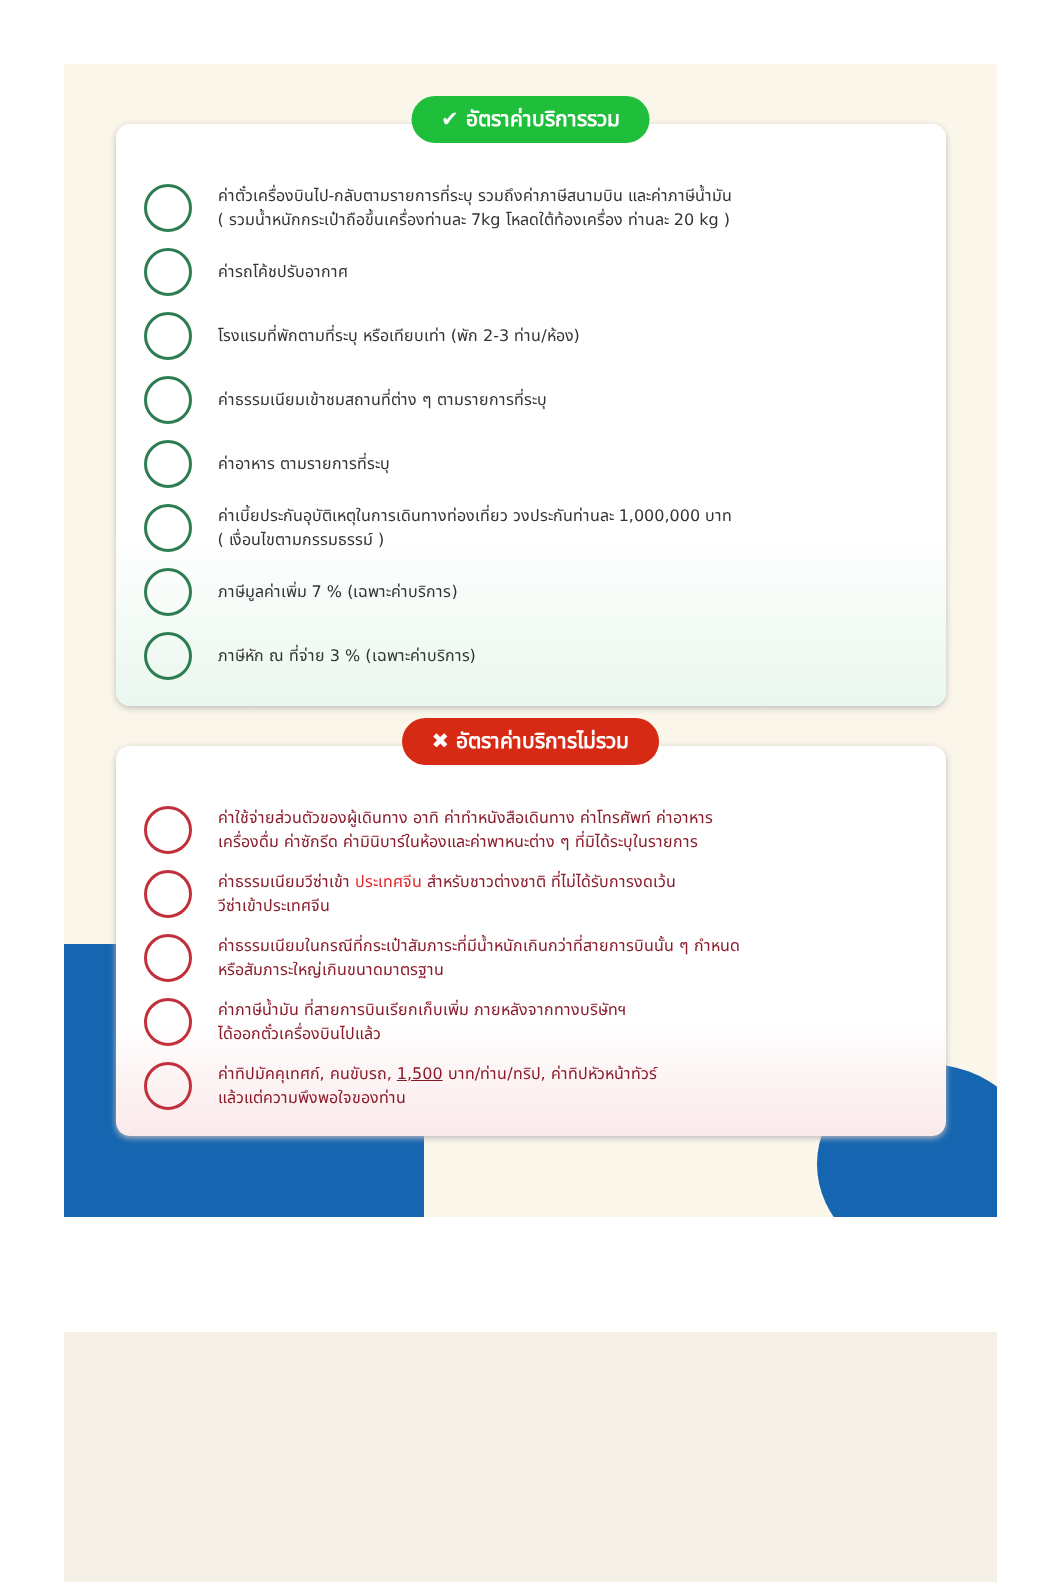✔ อัตราค่าบริการรวม
ค่าตั๋วเครื่องบินไป-กลับตามรายการที่ระบุ รวมถึงค่าภาษีสนามบิน และค่าภาษีน้ำมัน
( รวมน้ำหนักกระเป๋าถือขึ้นเครื่องท่านละ 7kg โหลดใต้ท้องเครื่อง ท่านละ 20 kg )
ค่ารถโค้ชปรับอากาศ
โรงแรมที่พักตามที่ระบุ หรือเทียบเท่า (พัก 2-3 ท่าน/ห้อง)
ค่าธรรมเนียมเข้าชมสถานที่ต่าง ๆ ตามรายการที่ระบุ
ค่าอาหาร ตามรายการที่ระบุ
ค่าเบี้ยประกันอุบัติเหตุในการเดินทางท่องเที่ยว วงประกันท่านละ 1,000,000 บาท
( เงื่อนไขตามกรรมธรรม์ )
ภาษีมูลค่าเพิ่ม 7 % (เฉพาะค่าบริการ)
ภาษีหัก ณ ที่จ่าย 3 % (เฉพาะค่าบริการ)
✖ อัตราค่าบริการไม่รวม
ค่าใช้จ่ายส่วนตัวของผู้เดินทาง อาทิ ค่าทำหนังสือเดินทาง ค่าโทรศัพท์ ค่าอาหาร
เครื่องดื่ม ค่าซักรีด ค่ามินิบาร์ในห้องและค่าพาหนะต่าง ๆ ที่มิได้ระบุในรายการ
ค่าธรรมเนียมวีซ่าเข้า ประเทศจีน สำหรับชาวต่างชาติ ที่ไม่ได้รับการงดเว้น
วีซ่าเข้าประเทศจีน
ค่าธรรมเนียมในกรณีที่กระเป๋าสัมภาระที่มีน้ำหนักเกินกว่าที่สายการบินนั้น ๆ กำหนด
หรือสัมภาระใหญ่เกินขนาดมาตรฐาน
ค่าภาษีน้ำมัน ที่สายการบินเรียกเก็บเพิ่ม ภายหลังจากทางบริษัทฯ
ได้ออกตั๋วเครื่องบินไปแล้ว
ค่าทิปมัคคุเทศก์, คนขับรถ, 1,500 บาท/ท่าน/ทริป, ค่าทิปหัวหน้าทัวร์
แล้วแต่ความพึงพอใจของท่าน